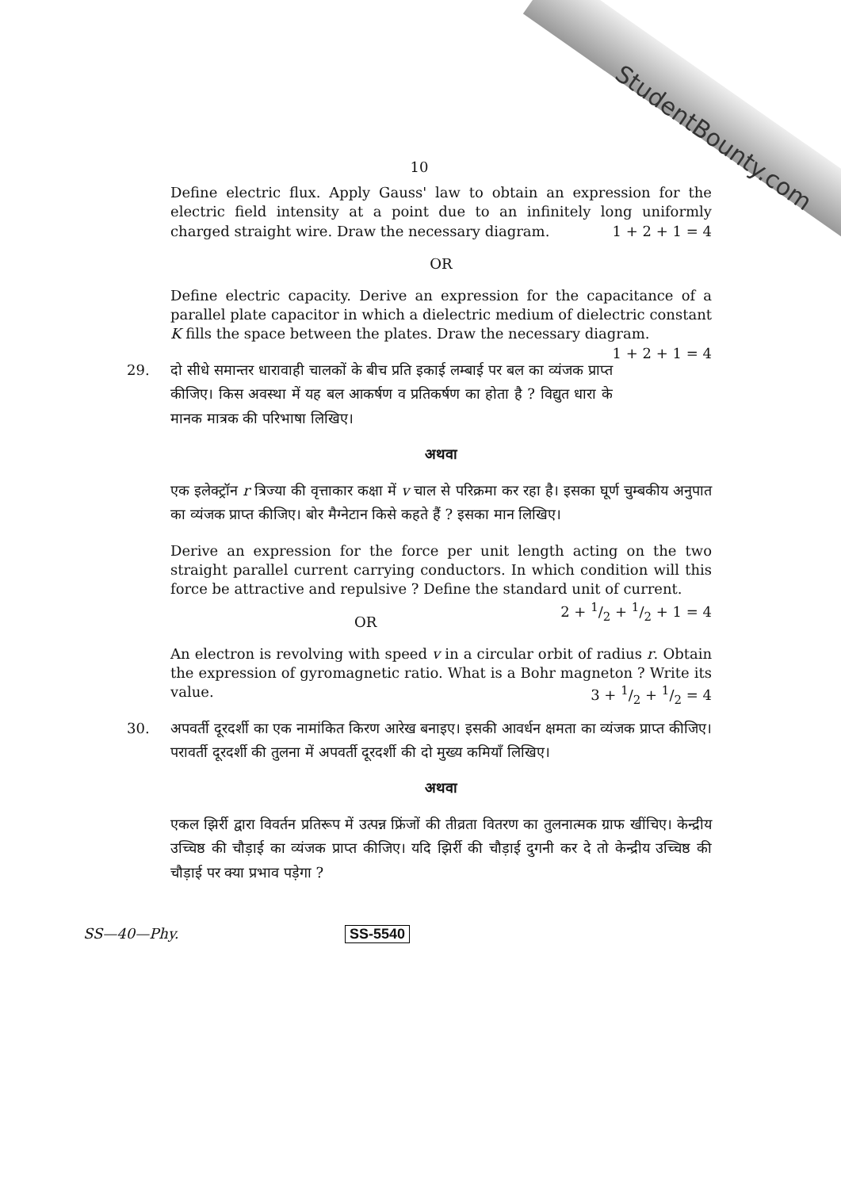StudentBounty.com
10
Define electric flux. Apply Gauss' law to obtain an expression for the electric field intensity at a point due to an infinitely long uniformly charged straight wire. Draw the necessary diagram. 1 + 2 + 1 = 4
OR
Define electric capacity. Derive an expression for the capacitance of a parallel plate capacitor in which a dielectric medium of dielectric constant K fills the space between the plates. Draw the necessary diagram. 1 + 2 + 1 = 4
29. दो सीधे समान्तर धारावाही चालकों के बीच प्रति इकाई लम्बाई पर बल का व्यंजक प्राप्त कीजिए। किस अवस्था में यह बल आकर्षण व प्रतिकर्षण का होता है ? विद्युत धारा के मानक मात्रक की परिभाषा लिखिए।
अथवा
एक इलेक्ट्रॉन r त्रिज्या की वृत्ताकार कक्षा में v चाल से परिक्रमा कर रहा है। इसका घूर्ण चुम्बकीय अनुपात का व्यंजक प्राप्त कीजिए। बोर मैग्नेटान किसे कहते हैं ? इसका मान लिखिए।
Derive an expression for the force per unit length acting on the two straight parallel current carrying conductors. In which condition will this force be attractive and repulsive ? Define the standard unit of current. 2 + 1/2 + 1/2 + 1 = 4
OR
An electron is revolving with speed v in a circular orbit of radius r. Obtain the expression of gyromagnetic ratio. What is a Bohr magneton ? Write its value. 3 + 1/2 + 1/2 = 4
30. अपवर्ती दूरदर्शी का एक नामांकित किरण आरेख बनाइए। इसकी आवर्धन क्षमता का व्यंजक प्राप्त कीजिए। परावर्ती दूरदर्शी की तुलना में अपवर्ती दूरदर्शी की दो मुख्य कमियाँ लिखिए।
अथवा
एकल झिर्री द्वारा विवर्तन प्रतिरूप में उत्पन्न फ्रिंजों की तीव्रता वितरण का तुलनात्मक ग्राफ खींचिए। केन्द्रीय उच्चिष्ठ की चौड़ाई का व्यंजक प्राप्त कीजिए। यदि झिर्री की चौड़ाई दुगनी कर दे तो केन्द्रीय उच्चिष्ठ की चौड़ाई पर क्या प्रभाव पड़ेगा ?
SS—40—Phy. SS-5540